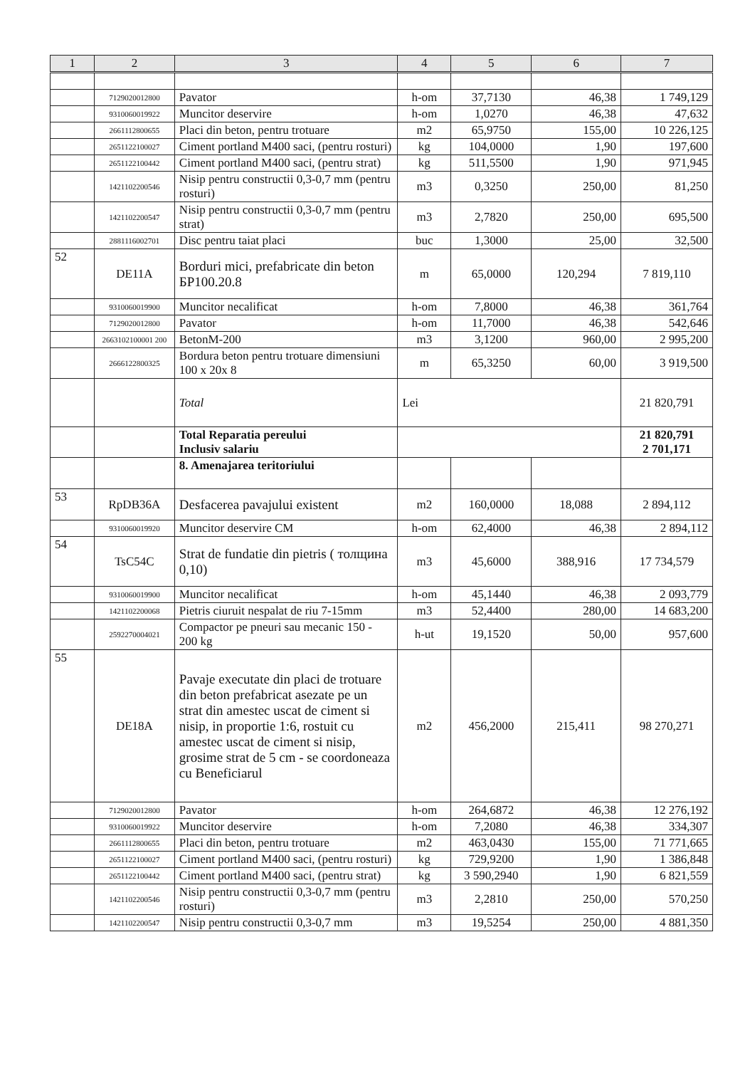| 1 | 2 | 3 | 4 | 5 | 6 | 7 |
| --- | --- | --- | --- | --- | --- | --- |
| | 7129020012800 | Pavator | h-om | 37,7130 | 46,38 | 1 749,129 |
| | 9310060019922 | Muncitor deservire | h-om | 1,0270 | 46,38 | 47,632 |
| | 2661112800655 | Placi din beton, pentru trotuare | m2 | 65,9750 | 155,00 | 10 226,125 |
| | 2651122100027 | Ciment portland M400 saci, (pentru rosturi) | kg | 104,0000 | 1,90 | 197,600 |
| | 2651122100442 | Ciment portland M400 saci, (pentru strat) | kg | 511,5500 | 1,90 | 971,945 |
| | 1421102200546 | Nisip pentru constructii 0,3-0,7 mm (pentru rosturi) | m3 | 0,3250 | 250,00 | 81,250 |
| | 1421102200547 | Nisip pentru constructii 0,3-0,7 mm (pentru strat) | m3 | 2,7820 | 250,00 | 695,500 |
| | 2881116002701 | Disc pentru taiat placi | buc | 1,3000 | 25,00 | 32,500 |
| 52 | DE11A | Borduri mici, prefabricate din beton БР100.20.8 | m | 65,0000 | 120,294 | 7 819,110 |
| | 9310060019900 | Muncitor necalificat | h-om | 7,8000 | 46,38 | 361,764 |
| | 7129020012800 | Pavator | h-om | 11,7000 | 46,38 | 542,646 |
| | 2663102100001 200 | BetonM-200 | m3 | 3,1200 | 960,00 | 2 995,200 |
| | 2666122800325 | Bordura beton pentru trotuare dimensiuni 100 x 20x 8 | m | 65,3250 | 60,00 | 3 919,500 |
| | | Total | Lei | | | 21 820,791 |
| | | Total Reparatia pereului Inclusiv salariu | | | | 21 820,791 2 701,171 |
| | | 8. Amenajarea teritoriului | | | | |
| 53 | RpDB36A | Desfacerea pavajului existent | m2 | 160,0000 | 18,088 | 2 894,112 |
| | 9310060019920 | Muncitor deservire CM | h-om | 62,4000 | 46,38 | 2 894,112 |
| 54 | TsC54C | Strat de fundatie din pietris ( толщина 0,10) | m3 | 45,6000 | 388,916 | 17 734,579 |
| | 9310060019900 | Muncitor necalificat | h-om | 45,1440 | 46,38 | 2 093,779 |
| | 1421102200068 | Pietris ciuruit nespalat de riu 7-15mm | m3 | 52,4400 | 280,00 | 14 683,200 |
| | 2592270004021 | Compactor pe pneuri sau mecanic 150 - 200 kg | h-ut | 19,1520 | 50,00 | 957,600 |
| 55 | DE18A | Pavaje executate din placi de trotuare din beton prefabricat asezate pe un strat din amestec uscat de ciment si nisip, in proportie 1:6, rostuit cu amestec uscat de ciment si nisip, grosime strat de 5 cm - se coordoneaza cu Beneficiarul | m2 | 456,2000 | 215,411 | 98 270,271 |
| | 7129020012800 | Pavator | h-om | 264,6872 | 46,38 | 12 276,192 |
| | 9310060019922 | Muncitor deservire | h-om | 7,2080 | 46,38 | 334,307 |
| | 2661112800655 | Placi din beton, pentru trotuare | m2 | 463,0430 | 155,00 | 71 771,665 |
| | 2651122100027 | Ciment portland M400 saci, (pentru rosturi) | kg | 729,9200 | 1,90 | 1 386,848 |
| | 2651122100442 | Ciment portland M400 saci, (pentru strat) | kg | 3 590,2940 | 1,90 | 6 821,559 |
| | 1421102200546 | Nisip pentru constructii 0,3-0,7 mm (pentru rosturi) | m3 | 2,2810 | 250,00 | 570,250 |
| | 1421102200547 | Nisip pentru constructii 0,3-0,7 mm | m3 | 19,5254 | 250,00 | 4 881,350 |